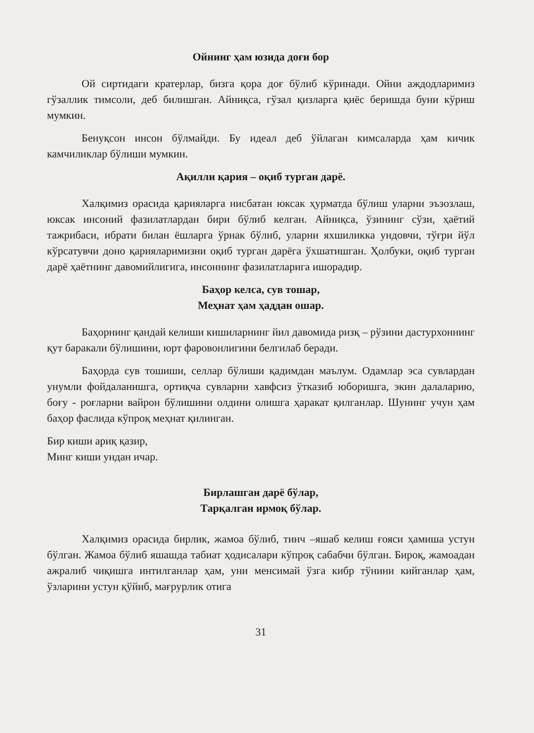Ойнинг ҳам юзида доғи бор
Ой сиртидаги кратерлар, бизга қора доғ бўлиб кўринади. Ойни аждодларимиз гўзаллик тимсоли, деб билишган. Айниқса, гўзал қизларга қиёс беришда буни кўриш мумкин.
Бенуқсон инсон бўлмайди. Бу идеал деб ўйлаган кимсаларда ҳам кичик камчиликлар бўлиши мумкин.
Ақилли қария – оқиб турган дарё.
Халқимиз орасида қарияларга нисбатан юксак ҳурматда бўлиш уларни эъзозлаш, юксак инсоний фазилатлардан бири бўлиб келган. Айниқса, ўзининг сўзи, ҳаётий тажрибаси, ибрати билан ёшларга ўрнак бўлиб, уларни яхшиликка ундовчи, тўғри йўл кўрсатувчи доно қарияларимизни оқиб турган дарёга ўхшатишган. Ҳолбуки, оқиб турган дарё ҳаётнинг давомийлигига, инсоннинг фазилатларига ишорадир.
Баҳор келса, сув тошар,
Меҳнат ҳам ҳаддан ошар.
Баҳорнинг қандай келиши кишиларнинг йил давомида ризқ – рўзини дастурхоннинг қут баракали бўлишини, юрт фаровонлигини белгилаб беради.
Баҳорда сув тошиши, селлар бўлиши қадимдан маълум. Одамлар эса сувлардан унумли фойдаланишга, ортиқча сувларни хавфсиз ўтказиб юборишга, экин далаларию, боғу - роғларни вайрон бўлишини олдини олишга ҳаракат қилганлар. Шунинг учун ҳам баҳор фаслида кўпроқ меҳнат қилинган.
Бир киши ариқ қазир,
Минг киши ундан ичар.
Бирлашган дарё бўлар,
Тарқалган ирмоқ бўлар.
Халқимиз орасида бирлик, жамоа бўлиб, тинч –яшаб келиш ғояси ҳамиша устун бўлган. Жамоа бўлиб яшашда табиат ҳодисалари кўпроқ сабабчи бўлган. Бироқ, жамоадан ажралиб чиқишга интилганлар ҳам, уни менсимай ўзга кибр тўнини кийганлар ҳам, ўзларини устун қўйиб, мағрурлик отига
31